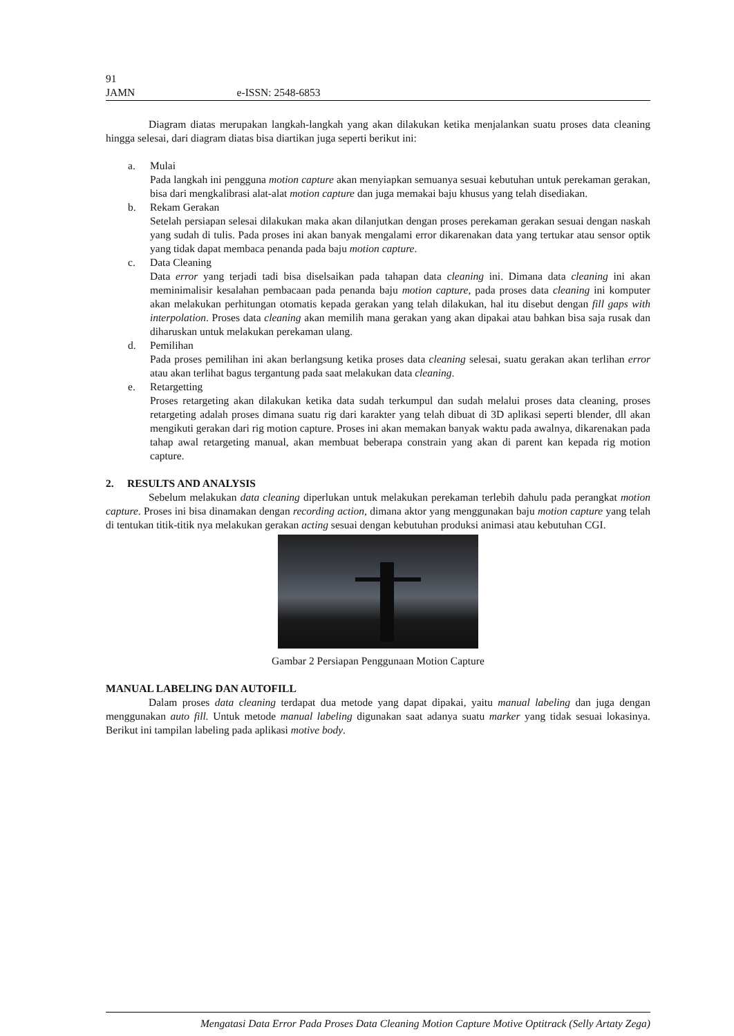91
JAMN e-ISSN: 2548-6853
Diagram diatas merupakan langkah-langkah yang akan dilakukan ketika menjalankan suatu proses data cleaning hingga selesai, dari diagram diatas bisa diartikan juga seperti berikut ini:
a. Mulai
Pada langkah ini pengguna motion capture akan menyiapkan semuanya sesuai kebutuhan untuk perekaman gerakan, bisa dari mengkalibrasi alat-alat motion capture dan juga memakai baju khusus yang telah disediakan.
b. Rekam Gerakan
Setelah persiapan selesai dilakukan maka akan dilanjutkan dengan proses perekaman gerakan sesuai dengan naskah yang sudah di tulis. Pada proses ini akan banyak mengalami error dikarenakan data yang tertukar atau sensor optik yang tidak dapat membaca penanda pada baju motion capture.
c. Data Cleaning
Data error yang terjadi tadi bisa diselsaikan pada tahapan data cleaning ini. Dimana data cleaning ini akan meminimalisir kesalahan pembacaan pada penanda baju motion capture, pada proses data cleaning ini komputer akan melakukan perhitungan otomatis kepada gerakan yang telah dilakukan, hal itu disebut dengan fill gaps with interpolation. Proses data cleaning akan memilih mana gerakan yang akan dipakai atau bahkan bisa saja rusak dan diharuskan untuk melakukan perekaman ulang.
d. Pemilihan
Pada proses pemilihan ini akan berlangsung ketika proses data cleaning selesai, suatu gerakan akan terlihan error atau akan terlihat bagus tergantung pada saat melakukan data cleaning.
e. Retargetting
Proses retargeting akan dilakukan ketika data sudah terkumpul dan sudah melalui proses data cleaning, proses retargeting adalah proses dimana suatu rig dari karakter yang telah dibuat di 3D aplikasi seperti blender, dll akan mengikuti gerakan dari rig motion capture. Proses ini akan memakan banyak waktu pada awalnya, dikarenakan pada tahap awal retargeting manual, akan membuat beberapa constrain yang akan di parent kan kepada rig motion capture.
2. RESULTS AND ANALYSIS
Sebelum melakukan data cleaning diperlukan untuk melakukan perekaman terlebih dahulu pada perangkat motion capture. Proses ini bisa dinamakan dengan recording action, dimana aktor yang menggunakan baju motion capture yang telah di tentukan titik-titik nya melakukan gerakan acting sesuai dengan kebutuhan produksi animasi atau kebutuhan CGI.
Gambar 2 Persiapan Penggunaan Motion Capture
MANUAL LABELING DAN AUTOFILL
Dalam proses data cleaning terdapat dua metode yang dapat dipakai, yaitu manual labeling dan juga dengan menggunakan auto fill. Untuk metode manual labeling digunakan saat adanya suatu marker yang tidak sesuai lokasinya. Berikut ini tampilan labeling pada aplikasi motive body.
Mengatasi Data Error Pada Proses Data Cleaning Motion Capture Motive Optitrack (Selly Artaty Zega)